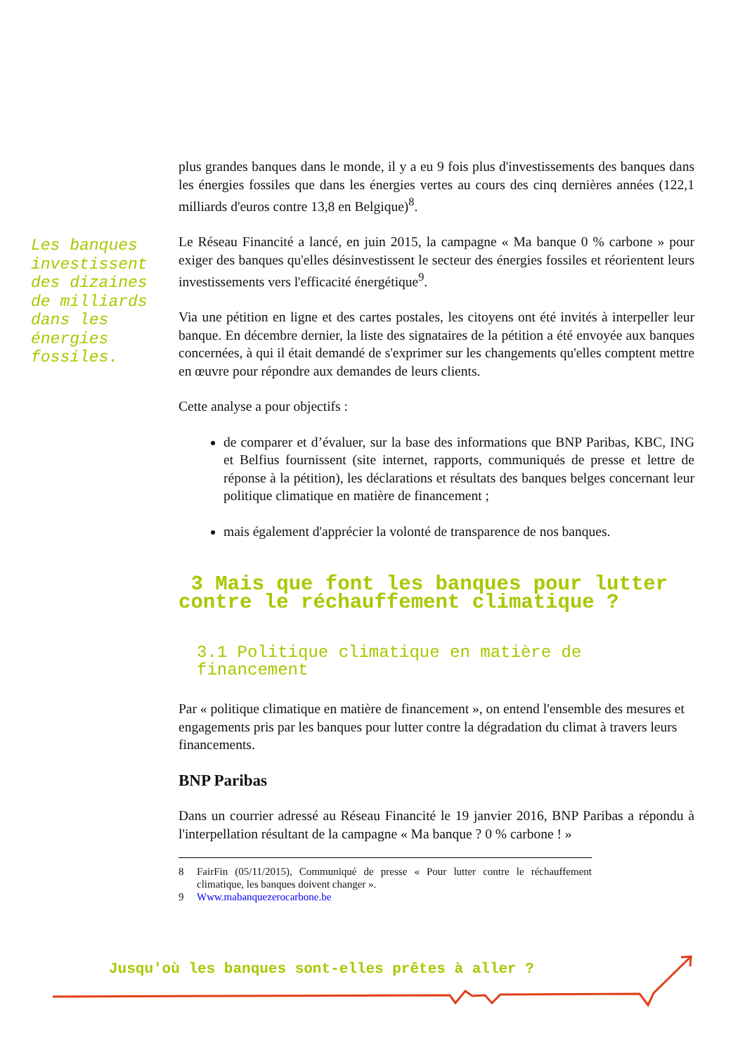Les banques investissent des dizaines de milliards dans les énergies fossiles.
plus grandes banques dans le monde, il y a eu 9 fois plus d'investissements des banques dans les énergies fossiles que dans les énergies vertes au cours des cinq dernières années (122,1 milliards d'euros contre 13,8 en Belgique)<sup>8</sup>.
Le Réseau Financité a lancé, en juin 2015, la campagne « Ma banque 0 % carbone » pour exiger des banques qu'elles désinvestissent le secteur des énergies fossiles et réorientent leurs investissements vers l'efficacité énergétique<sup>9</sup>.
Via une pétition en ligne et des cartes postales, les citoyens ont été invités à interpeller leur banque. En décembre dernier, la liste des signataires de la pétition a été envoyée aux banques concernées, à qui il était demandé de s'exprimer sur les changements qu'elles comptent mettre en œuvre pour répondre aux demandes de leurs clients.
Cette analyse a pour objectifs :
de comparer et d’évaluer, sur la base des informations que BNP Paribas, KBC, ING et Belfius fournissent (site internet, rapports, communiqués de presse et lettre de réponse à la pétition), les déclarations et résultats des banques belges concernant leur politique climatique en matière de financement ;
mais également d'apprécier la volonté de transparence de nos banques.
3 Mais que font les banques pour lutter contre le réchauffement climatique ?
3.1 Politique climatique en matière de financement
Par « politique climatique en matière de financement », on entend l'ensemble des mesures et engagements pris par les banques pour lutter contre la dégradation du climat à travers leurs financements.
BNP Paribas
Dans un courrier adressé au Réseau Financité le 19 janvier 2016, BNP Paribas a répondu à l'interpellation résultant de la campagne « Ma banque ? 0 % carbone ! »
8 FairFin (05/11/2015), Communiqué de presse « Pour lutter contre le réchauffement climatique, les banques doivent changer ».
9 Www.mabanquezerocarbone.be
Jusqu'où les banques sont-elles prêtes à aller ?